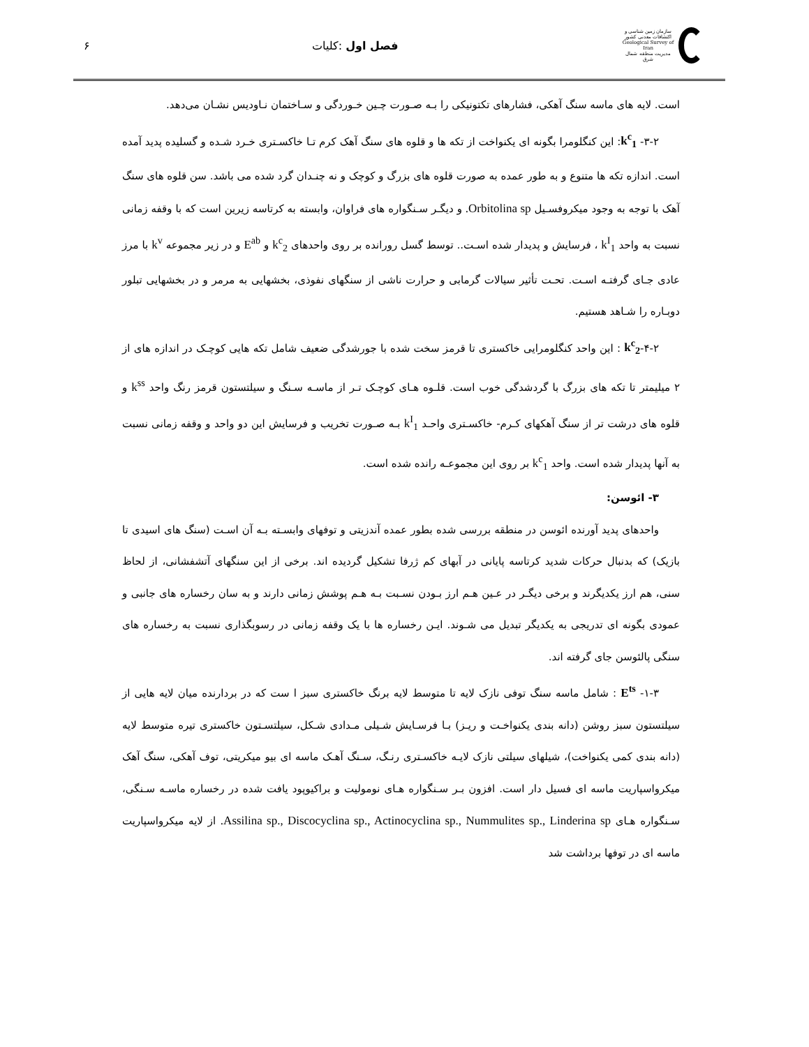سازمان زمین شناسی و اکتشافات معدنی کشور
Geological Survey of Iran
مدیریت منطقه شمال شرق
فصل اول :کلیات ۶
است. لایه های ماسه سنگ آهکی، فشارهای تکتونیکی را بـه صـورت چـین خـوردگی و سـاختمان نـاودیس نشـان می‌دهد.
۳-۲- k<sup>c</sup><sub>1</sub>: این کنگلومرا بگونه ای یکنواخت از تکه ها و قلوه های سنگ آهک کرم تـا خاکسـتری خـرد شـده و گسلیده پدید آمده است. اندازه تکه ها متنوع و به طور عمده به صورت قلوه های بزرگ و کوچک و نه چنـدان گرد شده می باشد. سن قلوه های سنگ آهک با توجه به وجود میکروفسـیل Orbitolina sp. و دیگـر سـنگواره های فراوان، وابسته به کرتاسه زیرین است که با وقفه زمانی نسبت به واحد k<sup>I</sup><sub>1</sub> ، فرسایش و پدیدار شده اسـت.. توسط گسل رورانده بر روی واحدهای k<sup>c</sup><sub>2</sub> و E<sup>ab</sup> و در زیر مجموعه k<sup>v</sup> با مرز عادی جـای گرفتـه اسـت. تحـت تأثیر سیالات گرمابی و حرارت ناشی از سنگهای نفوذی، بخشهایی به مرمر و در بخشهایی تبلور دوبـاره را شـاهد هستیم.
۴-۲-k<sup>c</sup><sub>2</sub> : این واحد کنگلومرایی خاکستری تا قرمز سخت شده با جورشدگی ضعیف شامل تکه هایی کوچـک در اندازه های از ۲ میلیمتر تا تکه های بزرگ با گردشدگی خوب است. قلـوه هـای کوچـک تـر از ماسـه سـنگ و سیلتستون قرمز رنگ واحد k<sup>ss</sup> و قلوه های درشت تر از سنگ آهکهای کـرم- خاکسـتری واحـد k<sup>I</sup><sub>1</sub> بـه صـورت تخریب و فرسایش این دو واحد و وقفه زمانی نسبت به آنها پدیدار شده است. واحد k<sup>c</sup><sub>1</sub> بر روی این مجموعـه رانده شده است.
۳- ائوسن:
واحدهای پدید آورنده ائوسن در منطقه بررسی شده بطور عمده آندزیتی و توفهای وابسـته بـه آن اسـت (سنگ های اسیدی تا بازیک) که بدنبال حرکات شدید کرتاسه پایانی در آبهای کم ژرفا تشکیل گردیده اند. برخی از این سنگهای آتشفشانی، از لحاظ سنی، هم ارز یکدیگرند و برخی دیگـر در عـین هـم ارز بـودن نسـبت بـه هـم پوشش زمانی دارند و به سان رخساره های جانبی و عمودی بگونه ای تدریجی به یکدیگر تبدیل می شـوند. ایـن رخساره ها با یک وقفه زمانی در رسوبگذاری نسبت به رخساره های سنگی پالئوسن جای گرفته اند.
۱-۳- E<sup>ts</sup> : شامل ماسه سنگ توفی نازک لایه تا متوسط لایه برنگ خاکستری سبز ا ست که در بردارنده میان لایه هایی از سیلتستون سبز روشن (دانه بندی یکنواخـت و ریـز) بـا فرسـایش شـیلی مـدادی شـکل، سیلتسـتون خاکستری تیره متوسط لایه (دانه بندی کمی یکنواخت)، شیلهای سیلتی نازک لایـه خاکسـتری رنـگ، سـنگ آهـک ماسه ای بیو میکریتی، توف آهکی، سنگ آهک میکرواسپاریت ماسه ای فسیل دار است. افزون بـر سـنگواره هـای نوموليت و براکیوپود یافت شده در رخساره ماسـه سـنگی، سـنگواره هـای Assilina sp., Discocyclina sp., Actinocyclina sp., Nummulites sp., Linderina sp. از لایه میکرواسپاریت ماسه ای در توفها برداشت شد